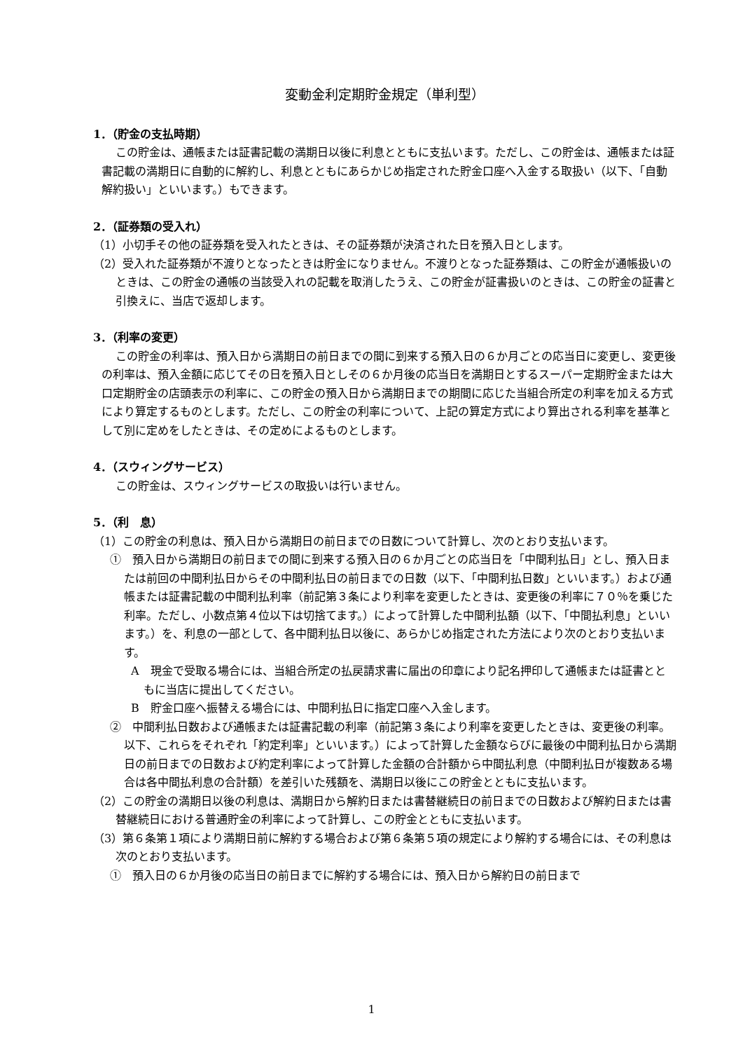変動金利定期貯金規定（単利型）
1．（貯金の支払時期）
この貯金は、通帳または証書記載の満期日以後に利息とともに支払います。ただし、この貯金は、通帳または証書記載の満期日に自動的に解約し、利息とともにあらかじめ指定された貯金口座へ入金する取扱い（以下、「自動解約扱い」といいます。）もできます。
2．（証券類の受入れ）
（1）小切手その他の証券類を受入れたときは、その証券類が決済された日を預入日とします。
（2）受入れた証券類が不渡りとなったときは貯金になりません。不渡りとなった証券類は、この貯金が通帳扱いのときは、この貯金の通帳の当該受入れの記載を取消したうえ、この貯金が証書扱いのときは、この貯金の証書と引換えに、当店で返却します。
3．（利率の変更）
この貯金の利率は、預入日から満期日の前日までの間に到来する預入日の６か月ごとの応当日に変更し、変更後の利率は、預入金額に応じてその日を預入日としその６か月後の応当日を満期日とするスーパー定期貯金または大口定期貯金の店頭表示の利率に、この貯金の預入日から満期日までの期間に応じた当組合所定の利率を加える方式により算定するものとします。ただし、この貯金の利率について、上記の算定方式により算出される利率を基準として別に定めをしたときは、その定めによるものとします。
4．（スウィングサービス）
この貯金は、スウィングサービスの取扱いは行いません。
5．（利　息）
（1）この貯金の利息は、預入日から満期日の前日までの日数について計算し、次のとおり支払います。
①　預入日から満期日の前日までの間に到来する預入日の６か月ごとの応当日を「中間利払日」とし、預入日または前回の中間利払日からその中間利払日の前日までの日数（以下、「中間利払日数」といいます。）および通帳または証書記載の中間利払利率（前記第３条により利率を変更したときは、変更後の利率に７０％を乗じた利率。ただし、小数点第４位以下は切捨てます。）によって計算した中間利払額（以下、「中間払利息」といいます。）を、利息の一部として、各中間利払日以後に、あらかじめ指定された方法により次のとおり支払います。
A　現金で受取る場合には、当組合所定の払戻請求書に届出の印章により記名押印して通帳または証書とともに当店に提出してください。
B　貯金口座へ振替える場合には、中間利払日に指定口座へ入金します。
②　中間利払日数および通帳または証書記載の利率（前記第３条により利率を変更したときは、変更後の利率。以下、これらをそれぞれ「約定利率」といいます。）によって計算した金額ならびに最後の中間利払日から満期日の前日までの日数および約定利率によって計算した金額の合計額から中間払利息（中間利払日が複数ある場合は各中間払利息の合計額）を差引いた残額を、満期日以後にこの貯金とともに支払います。
（2）この貯金の満期日以後の利息は、満期日から解約日または書替継続日の前日までの日数および解約日または書替継続日における普通貯金の利率によって計算し、この貯金とともに支払います。
（3）第６条第１項により満期日前に解約する場合および第６条第５項の規定により解約する場合には、その利息は次のとおり支払います。
①　預入日の６か月後の応当日の前日までに解約する場合には、預入日から解約日の前日まで
1